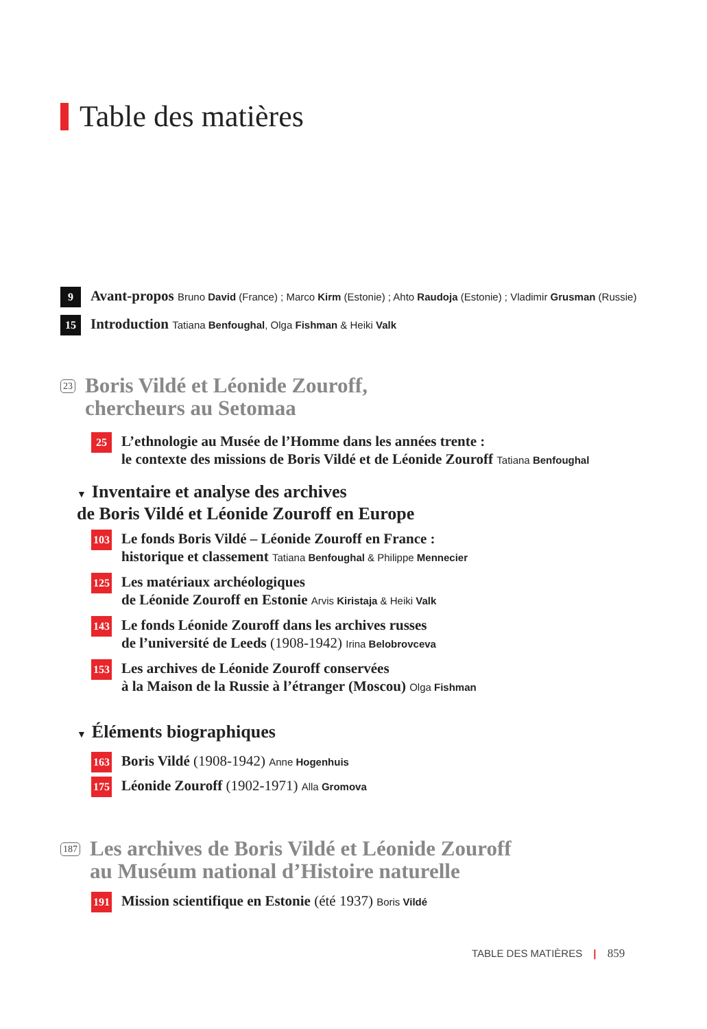Table des matières
9
Avant-propos Bruno David (France) ; Marco Kirm (Estonie) ; Ahto Raudoja (Estonie) ; Vladimir Grusman (Russie)
15
Introduction Tatiana Benfoughal, Olga Fishman & Heiki Valk
23
Boris Vildé et Léonide Zouroff,
chercheurs au Setomaa
25
L’ethnologie au Musée de l’Homme dans les années trente :
le contexte des missions de Boris Vildé et de Léonide Zouroff Tatiana Benfoughal
▼ Inventaire et analyse des archives
de Boris Vildé et Léonide Zouroff en Europe
103
Le fonds Boris Vildé – Léonide Zouroff en France :
historique et classement Tatiana Benfoughal & Philippe Mennecier
125
Les matériaux archéologiques
de Léonide Zouroff en Estonie Arvis Kiristaja & Heiki Valk
143
Le fonds Léonide Zouroff dans les archives russes
de l’université de Leeds (1908-1942) Irina Belobrovceva
153
Les archives de Léonide Zouroff conservées
à la Maison de la Russie à l’étranger (Moscou) Olga Fishman
▼ Éléments biographiques
163
Boris Vildé (1908-1942) Anne Hogenhuis
175
Léonide Zouroff (1902-1971) Alla Gromova
187
Les archives de Boris Vildé et Léonide Zouroff
au Muséum national d’Histoire naturelle
191
Mission scientifique en Estonie (été 1937) Boris Vildé
TABLE DES MATIÈRES | 859